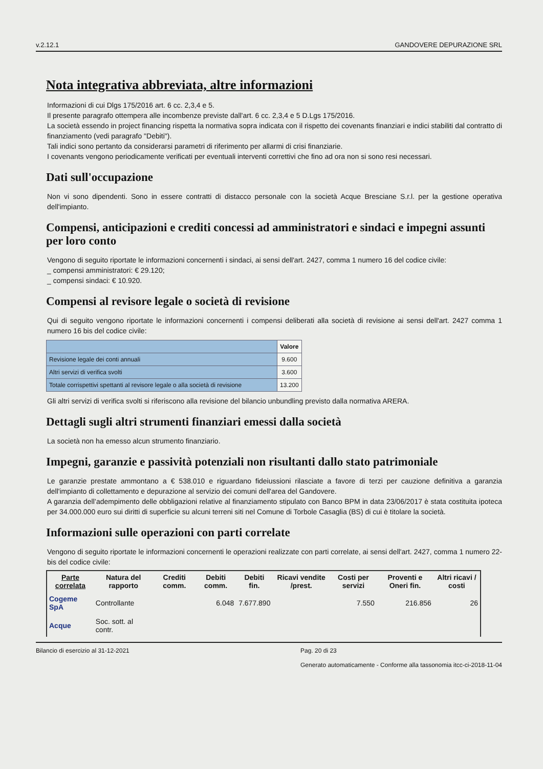v.2.12.1 GANDOVERE DEPURAZIONE SRL
Nota integrativa abbreviata, altre informazioni
Informazioni di cui Dlgs 175/2016 art. 6 cc. 2,3,4 e 5.
Il presente paragrafo ottempera alle incombenze previste dall'art. 6 cc. 2,3,4 e 5 D.Lgs 175/2016.
La società essendo in project financing rispetta la normativa sopra indicata con il rispetto dei covenants finanziari e indici stabiliti dal contratto di finanziamento (vedi paragrafo "Debiti").
Tali indici sono pertanto da considerarsi parametri di riferimento per allarmi di crisi finanziarie.
I covenants vengono periodicamente verificati per eventuali interventi correttivi che fino ad ora non si sono resi necessari.
Dati sull'occupazione
Non vi sono dipendenti. Sono in essere contratti di distacco personale con la società Acque Bresciane S.r.l. per la gestione operativa dell'impianto.
Compensi, anticipazioni e crediti concessi ad amministratori e sindaci e impegni assunti per loro conto
Vengono di seguito riportate le informazioni concernenti i sindaci, ai sensi dell'art. 2427, comma 1 numero 16 del codice civile:
_ compensi amministratori: € 29.120;
_ compensi sindaci: € 10.920.
Compensi al revisore legale o società di revisione
Qui di seguito vengono riportate le informazioni concernenti i compensi deliberati alla società di revisione ai sensi dell'art. 2427 comma 1 numero 16 bis del codice civile:
| | Valore |
| --- | --- |
| Revisione legale dei conti annuali | 9.600 |
| Altri servizi di verifica svolti | 3.600 |
| Totale corrispettivi spettanti al revisore legale o alla società di revisione | 13.200 |
Gli altri servizi di verifica svolti si riferiscono alla revisione del bilancio unbundling previsto dalla normativa ARERA.
Dettagli sugli altri strumenti finanziari emessi dalla società
La società non ha emesso alcun strumento finanziario.
Impegni, garanzie e passività potenziali non risultanti dallo stato patrimoniale
Le garanzie prestate ammontano a € 538.010 e riguardano fideiussioni rilasciate a favore di terzi per cauzione definitiva a garanzia dell'impianto di collettamento e depurazione al servizio dei comuni dell'area del Gandovere.
A garanzia dell’adempimento delle obbligazioni relative al finanziamento stipulato con Banco BPM in data 23/06/2017 è stata costituita ipoteca per 34.000.000 euro sui diritti di superficie su alcuni terreni siti nel Comune di Torbole Casaglia (BS) di cui è titolare la società.
Informazioni sulle operazioni con parti correlate
Vengono di seguito riportate le informazioni concernenti le operazioni realizzate con parti correlate, ai sensi dell'art. 2427, comma 1 numero 22-bis del codice civile:
| Parte correlata | Natura del rapporto | Crediti comm. | Debiti comm. | Debiti fin. | Ricavi vendite /prest. | Costi per servizi | Proventi e Oneri fin. | Altri ricavi / costi |
| --- | --- | --- | --- | --- | --- | --- | --- | --- |
| Cogeme SpA | Controllante | | 6.048 | 7.677.890 | | 7.550 | 216.856 | 26 |
| Acque | Soc. sott. al contr. | | | | | | | |
Bilancio di esercizio al 31-12-2021 Pag. 20 di 23
Generato automaticamente - Conforme alla tassonomia itcc-ci-2018-11-04